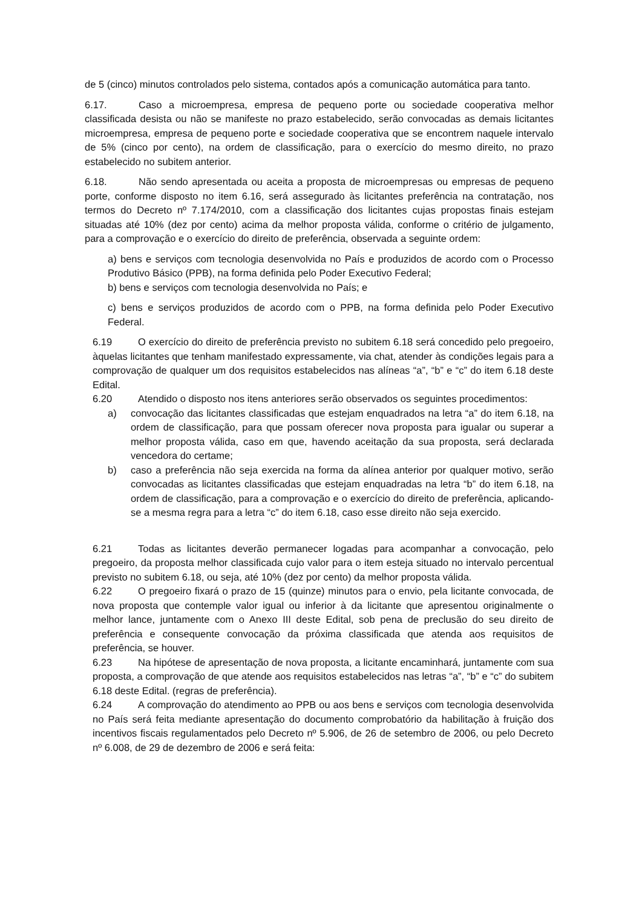de 5 (cinco) minutos controlados pelo sistema, contados após a comunicação automática para tanto.
6.17. Caso a microempresa, empresa de pequeno porte ou sociedade cooperativa melhor classificada desista ou não se manifeste no prazo estabelecido, serão convocadas as demais licitantes microempresa, empresa de pequeno porte e sociedade cooperativa que se encontrem naquele intervalo de 5% (cinco por cento), na ordem de classificação, para o exercício do mesmo direito, no prazo estabelecido no subitem anterior.
6.18. Não sendo apresentada ou aceita a proposta de microempresas ou empresas de pequeno porte, conforme disposto no item 6.16, será assegurado às licitantes preferência na contratação, nos termos do Decreto nº 7.174/2010, com a classificação dos licitantes cujas propostas finais estejam situadas até 10% (dez por cento) acima da melhor proposta válida, conforme o critério de julgamento, para a comprovação e o exercício do direito de preferência, observada a seguinte ordem:
a) bens e serviços com tecnologia desenvolvida no País e produzidos de acordo com o Processo Produtivo Básico (PPB), na forma definida pelo Poder Executivo Federal;
b) bens e serviços com tecnologia desenvolvida no País; e
c) bens e serviços produzidos de acordo com o PPB, na forma definida pelo Poder Executivo Federal.
6.19 O exercício do direito de preferência previsto no subitem 6.18 será concedido pelo pregoeiro, àquelas licitantes que tenham manifestado expressamente, via chat, atender às condições legais para a comprovação de qualquer um dos requisitos estabelecidos nas alíneas “a”, “b” e “c” do item 6.18 deste Edital.
6.20 Atendido o disposto nos itens anteriores serão observados os seguintes procedimentos:
a) convocação das licitantes classificadas que estejam enquadrados na letra “a” do item 6.18, na ordem de classificação, para que possam oferecer nova proposta para igualar ou superar a melhor proposta válida, caso em que, havendo aceitação da sua proposta, será declarada vencedora do certame;
b) caso a preferência não seja exercida na forma da alínea anterior por qualquer motivo, serão convocadas as licitantes classificadas que estejam enquadradas na letra “b” do item 6.18, na ordem de classificação, para a comprovação e o exercício do direito de preferência, aplicando-se a mesma regra para a letra “c” do item 6.18, caso esse direito não seja exercido.
6.21 Todas as licitantes deverão permanecer logadas para acompanhar a convocação, pelo pregoeiro, da proposta melhor classificada cujo valor para o item esteja situado no intervalo percentual previsto no subitem 6.18, ou seja, até 10% (dez por cento) da melhor proposta válida.
6.22 O pregoeiro fixará o prazo de 15 (quinze) minutos para o envio, pela licitante convocada, de nova proposta que contemple valor igual ou inferior à da licitante que apresentou originalmente o melhor lance, juntamente com o Anexo III deste Edital, sob pena de preclusão do seu direito de preferência e consequente convocação da próxima classificada que atenda aos requisitos de preferência, se houver.
6.23 Na hipótese de apresentação de nova proposta, a licitante encaminhará, juntamente com sua proposta, a comprovação de que atende aos requisitos estabelecidos nas letras “a”, “b” e “c” do subitem 6.18 deste Edital. (regras de preferência).
6.24 A comprovação do atendimento ao PPB ou aos bens e serviços com tecnologia desenvolvida no País será feita mediante apresentação do documento comprobatório da habilitação à fruição dos incentivos fiscais regulamentados pelo Decreto nº 5.906, de 26 de setembro de 2006, ou pelo Decreto nº 6.008, de 29 de dezembro de 2006 e será feita: